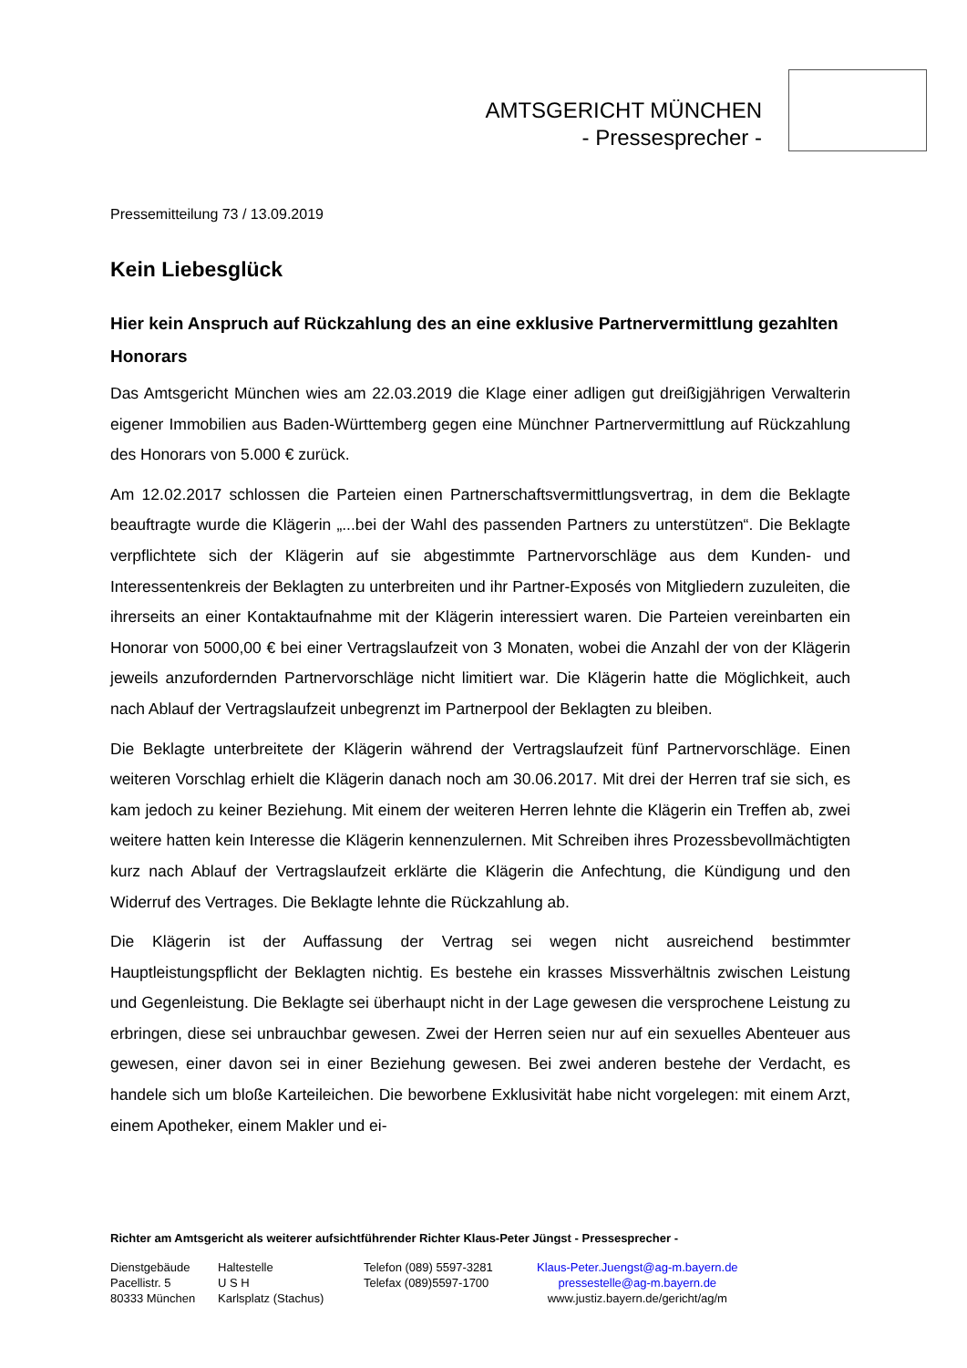AMTSGERICHT MÜNCHEN
- Pressesprecher -
Pressemitteilung 73 / 13.09.2019
Kein Liebesglück
Hier kein Anspruch auf Rückzahlung des an eine exklusive Partnervermittlung gezahlten Honorars
Das Amtsgericht München wies am 22.03.2019 die Klage einer adligen gut dreißigjährigen Verwalterin eigener Immobilien aus Baden-Württemberg gegen eine Münchner Partnervermittlung auf Rückzahlung des Honorars von 5.000 € zurück.
Am 12.02.2017 schlossen die Parteien einen Partnerschaftsvermittlungsvertrag, in dem die Beklagte beauftragte wurde die Klägerin „...bei der Wahl des passenden Partners zu unterstützen“. Die Beklagte verpflichtete sich der Klägerin auf sie abgestimmte Partnervorschläge aus dem Kunden- und Interessentenkreis der Beklagten zu unterbreiten und ihr Partner-Exposés von Mitgliedern zuzuleiten, die ihrerseits an einer Kontaktaufnahme mit der Klägerin interessiert waren. Die Parteien vereinbarten ein Honorar von 5000,00 € bei einer Vertragslaufzeit von 3 Monaten, wobei die Anzahl der von der Klägerin jeweils anzufordernden Partnervorschläge nicht limitiert war. Die Klägerin hatte die Möglichkeit, auch nach Ablauf der Vertragslaufzeit unbegrenzt im Partnerpool der Beklagten zu bleiben.
Die Beklagte unterbreitete der Klägerin während der Vertragslaufzeit fünf Partnervorschläge. Einen weiteren Vorschlag erhielt die Klägerin danach noch am 30.06.2017. Mit drei der Herren traf sie sich, es kam jedoch zu keiner Beziehung. Mit einem der weiteren Herren lehnte die Klägerin ein Treffen ab, zwei weitere hatten kein Interesse die Klägerin kennenzulernen. Mit Schreiben ihres Prozessbevollmächtigten kurz nach Ablauf der Vertragslaufzeit erklärte die Klägerin die Anfechtung, die Kündigung und den Widerruf des Vertrages. Die Beklagte lehnte die Rückzahlung ab.
Die Klägerin ist der Auffassung der Vertrag sei wegen nicht ausreichend bestimmter Hauptleistungspflicht der Beklagten nichtig. Es bestehe ein krasses Missverhältnis zwischen Leistung und Gegenleistung. Die Beklagte sei überhaupt nicht in der Lage gewesen die versprochene Leistung zu erbringen, diese sei unbrauchbar gewesen. Zwei der Herren seien nur auf ein sexuelles Abenteuer aus gewesen, einer davon sei in einer Beziehung gewesen. Bei zwei anderen bestehe der Verdacht, es handele sich um bloße Karteileichen. Die beworbene Exklusivität habe nicht vorgelegen: mit einem Arzt, einem Apotheker, einem Makler und ei-
Richter am Amtsgericht als weiterer aufsichtführender Richter Klaus-Peter Jüngst - Pressesprecher -
Dienstgebäude
Pacellistr. 5
80333 München
Haltestelle
U S H
Karlsplatz (Stachus)
Telefon (089) 5597-3281
Telefax (089)5597-1700
Klaus-Peter.Juengst@ag-m.bayern.de
pressestelle@ag-m.bayern.de
www.justiz.bayern.de/gericht/ag/m